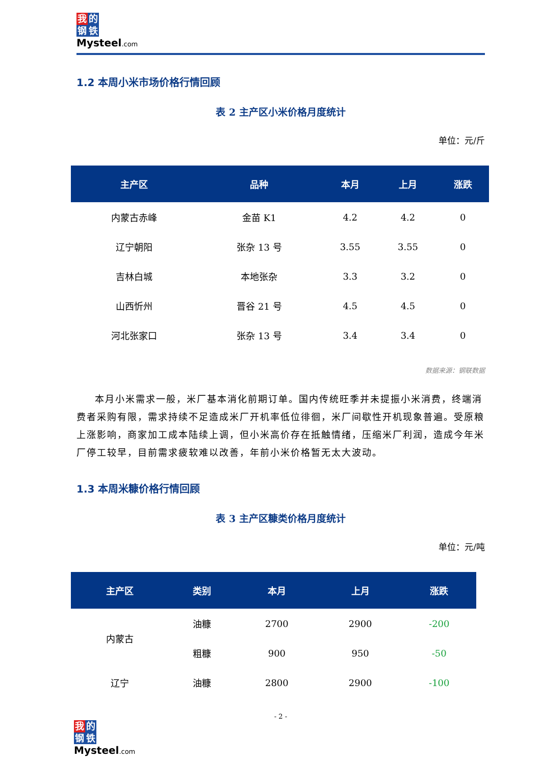我的
钢铁
Mysteel.com
1.2 本周小米市场价格行情回顾
表 2 主产区小米价格月度统计
单位：元/斤
| 主产区 | 品种 | 本月 | 上月 | 涨跌 |
| --- | --- | --- | --- | --- |
| 内蒙古赤峰 | 金苗 K1 | 4.2 | 4.2 | 0 |
| 辽宁朝阳 | 张杂 13 号 | 3.55 | 3.55 | 0 |
| 吉林白城 | 本地张杂 | 3.3 | 3.2 | 0 |
| 山西忻州 | 晋谷 21 号 | 4.5 | 4.5 | 0 |
| 河北张家口 | 张杂 13 号 | 3.4 | 3.4 | 0 |
数据来源：钢联数据
本月小米需求一般，米厂基本消化前期订单。国内传统旺季并未提振小米消费，终端消费者采购有限，需求持续不足造成米厂开机率低位徘徊，米厂间歇性开机现象普遍。受原粮上涨影响，商家加工成本陆续上调，但小米高价存在抵触情绪，压缩米厂利润，造成今年米厂停工较早，目前需求疲软难以改善，年前小米价格暂无太大波动。
1.3 本周米糠价格行情回顾
表 3 主产区糠类价格月度统计
单位：元/吨
| 主产区 | 类别 | 本月 | 上月 | 涨跌 |
| --- | --- | --- | --- | --- |
| 内蒙古 | 油糠 | 2700 | 2900 | -200 |
| | 粗糠 | 900 | 950 | -50 |
| 辽宁 | 油糠 | 2800 | 2900 | -100 |
- 2 -
我的
钢铁
Mysteel.com